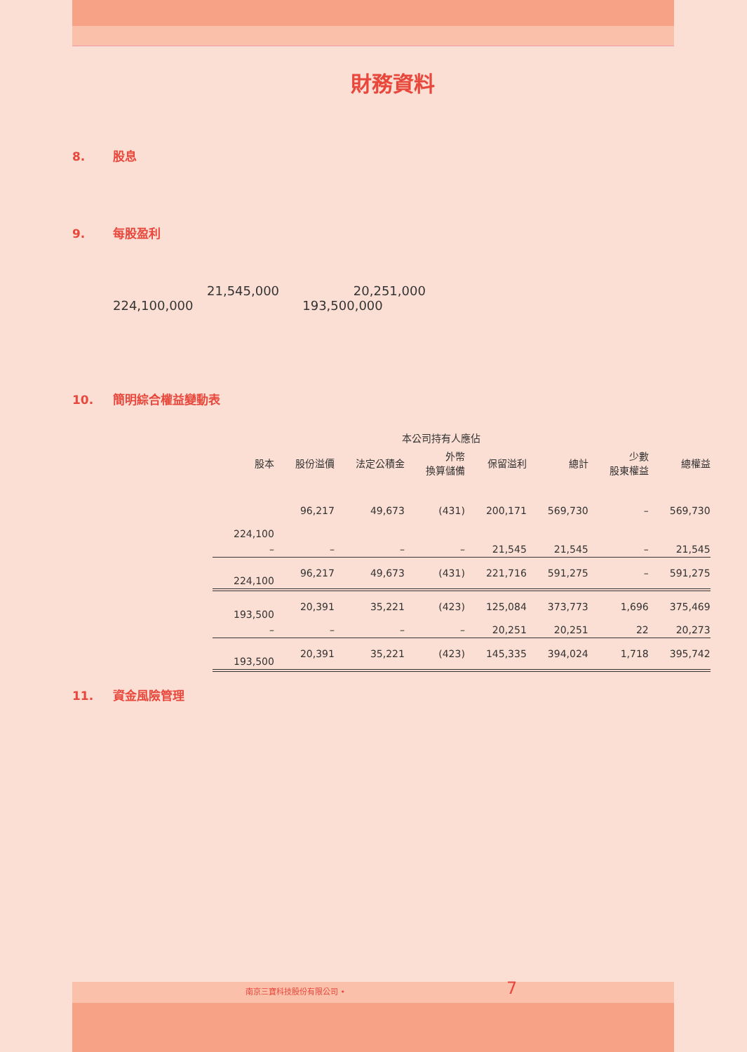財務資料
8. 股息
9. 每股盈利
21,545,000 20,251,000
224,100,000 193,500,000
10. 簡明綜合權益變動表
| | | 本公司持有人應佔 | | | | | |
| --- | --- | --- | --- | --- | --- | --- | --- |
| 股本 | 股份溢價 | 法定公積金 | 外幣 換算儲備 | 保留溢利 | 總計 | 少數 股東權益 | 總權益 |
| 224,100 | 96,217 | 49,673 | (431) | 200,171 | 569,730 | – | 569,730 |
| – | – | – | – | 21,545 | 21,545 | – | 21,545 |
| 224,100 | 96,217 | 49,673 | (431) | 221,716 | 591,275 | – | 591,275 |
| 193,500 | 20,391 | 35,221 | (423) | 125,084 | 373,773 | 1,696 | 375,469 |
| – | – | – | – | 20,251 | 20,251 | 22 | 20,273 |
| 193,500 | 20,391 | 35,221 | (423) | 145,335 | 394,024 | 1,718 | 395,742 |
11. 資金風險管理
南京三寶科技股份有限公司 • 7